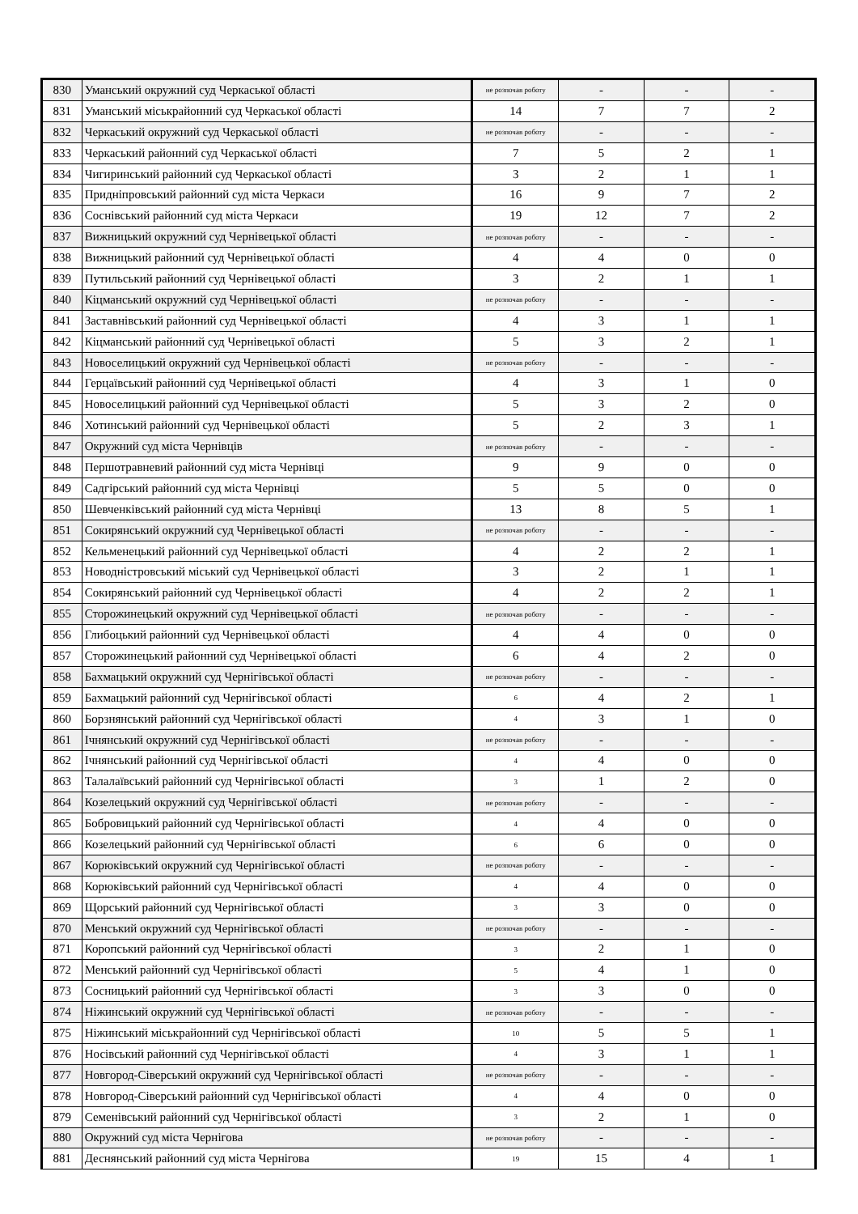| 830 | Уманський окружний суд Черкаської області | не розпочав роботу | - | - | - |
| 831 | Уманський міськрайонний суд Черкаської області | 14 | 7 | 7 | 2 |
| 832 | Черкаський окружний суд Черкаської області | не розпочав роботу | - | - | - |
| 833 | Черкаський районний суд Черкаської області | 7 | 5 | 2 | 1 |
| 834 | Чигиринський районний суд Черкаської області | 3 | 2 | 1 | 1 |
| 835 | Придніпровський районний суд міста Черкаси | 16 | 9 | 7 | 2 |
| 836 | Соснівський районний суд міста Черкаси | 19 | 12 | 7 | 2 |
| 837 | Вижницький окружний суд Чернівецької області | не розпочав роботу | - | - | - |
| 838 | Вижницький районний суд Чернівецької області | 4 | 4 | 0 | 0 |
| 839 | Путильський районний суд Чернівецької області | 3 | 2 | 1 | 1 |
| 840 | Кіцманський окружний суд Чернівецької області | не розпочав роботу | - | - | - |
| 841 | Заставнівський районний суд Чернівецької області | 4 | 3 | 1 | 1 |
| 842 | Кіцманський районний суд Чернівецької області | 5 | 3 | 2 | 1 |
| 843 | Новоселицький окружний суд Чернівецької області | не розпочав роботу | - | - | - |
| 844 | Герцаївський районний суд Чернівецької області | 4 | 3 | 1 | 0 |
| 845 | Новоселицький районний суд Чернівецької області | 5 | 3 | 2 | 0 |
| 846 | Хотинський районний суд Чернівецької області | 5 | 2 | 3 | 1 |
| 847 | Окружний суд міста Чернівців | не розпочав роботу | - | - | - |
| 848 | Першотравневий районний суд міста Чернівці | 9 | 9 | 0 | 0 |
| 849 | Садгірський районний суд міста Чернівці | 5 | 5 | 0 | 0 |
| 850 | Шевченківський районний суд міста Чернівці | 13 | 8 | 5 | 1 |
| 851 | Сокирянський окружний суд Чернівецької області | не розпочав роботу | - | - | - |
| 852 | Кельменецький районний суд Чернівецької області | 4 | 2 | 2 | 1 |
| 853 | Новодністровський міський суд Чернівецької області | 3 | 2 | 1 | 1 |
| 854 | Сокирянський районний суд Чернівецької області | 4 | 2 | 2 | 1 |
| 855 | Сторожинецький окружний суд Чернівецької області | не розпочав роботу | - | - | - |
| 856 | Глибоцький районний суд Чернівецької області | 4 | 4 | 0 | 0 |
| 857 | Сторожинецький районний суд Чернівецької області | 6 | 4 | 2 | 0 |
| 858 | Бахмацький окружний суд Чернігівської області | не розпочав роботу | - | - | - |
| 859 | Бахмацький районний суд Чернігівської області | 6 | 4 | 2 | 1 |
| 860 | Борзнянський районний суд Чернігівської області | 4 | 3 | 1 | 0 |
| 861 | Ічнянський окружний суд Чернігівської області | не розпочав роботу | - | - | - |
| 862 | Ічнянський районний суд Чернігівської області | 4 | 4 | 0 | 0 |
| 863 | Талалаївський районний суд Чернігівської області | 3 | 1 | 2 | 0 |
| 864 | Козелецький окружний суд Чернігівської області | не розпочав роботу | - | - | - |
| 865 | Бобровицький районний суд Чернігівської області | 4 | 4 | 0 | 0 |
| 866 | Козелецький районний суд Чернігівської області | 6 | 6 | 0 | 0 |
| 867 | Корюківський окружний суд Чернігівської області | не розпочав роботу | - | - | - |
| 868 | Корюківський районний суд Чернігівської області | 4 | 4 | 0 | 0 |
| 869 | Щорський районний суд Чернігівської області | 3 | 3 | 0 | 0 |
| 870 | Менський окружний суд Чернігівської області | не розпочав роботу | - | - | - |
| 871 | Коропський районний суд Чернігівської області | 3 | 2 | 1 | 0 |
| 872 | Менський районний суд Чернігівської області | 5 | 4 | 1 | 0 |
| 873 | Сосницький районний суд Чернігівської області | 3 | 3 | 0 | 0 |
| 874 | Ніжинський окружний суд Чернігівської області | не розпочав роботу | - | - | - |
| 875 | Ніжинський міськрайонний суд Чернігівської області | 10 | 5 | 5 | 1 |
| 876 | Носівський районний суд Чернігівської області | 4 | 3 | 1 | 1 |
| 877 | Новгород-Сіверський окружний суд Чернігівської області | не розпочав роботу | - | - | - |
| 878 | Новгород-Сіверський районний суд Чернігівської області | 4 | 4 | 0 | 0 |
| 879 | Семенівський районний суд Чернігівської області | 3 | 2 | 1 | 0 |
| 880 | Окружний суд міста Чернігова | не розпочав роботу | - | - | - |
| 881 | Деснянський районний суд міста Чернігова | 19 | 15 | 4 | 1 |